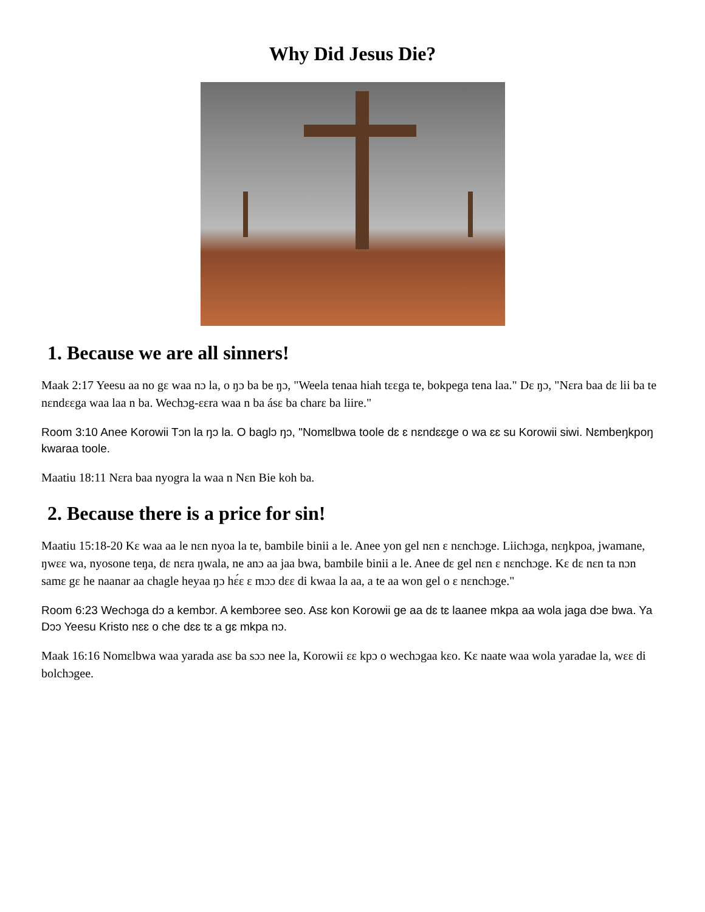Why Did Jesus Die?
1. Because we are all sinners!
Maak 2:17 Yeesu aa no gɛ waa nɔ la, o ŋɔ ba be ŋɔ, "Weela tenaa hiah tɛɛga te, bokpega tena laa." Dɛ ŋɔ, "Nɛra baa dɛ lii ba te nɛndɛɛga waa laa n ba. Wechɔg-ɛɛra waa n ba ásɛ ba charɛ ba liire."
Room 3:10 Anee Korowii Tɔn la ŋɔ la. O baglɔ ŋɔ, "Nomɛlbwa toole dɛ ɛ nɛndɛɛge o wa ɛɛ su Korowii siwi. Nɛmbeŋkpoŋ kwaraa toole.
Maatiu 18:11 Nɛra baa nyogra la waa n Nɛn Bie koh ba.
2. Because there is a price for sin!
Maatiu 15:18-20 Kɛ waa aa le nɛn nyoa la te, bambile binii a le. Anee yon gel nɛn ɛ nɛnchɔge. Liichɔga, nɛŋkpoa, jwamane, ŋwɛɛ wa, nyosone teŋa, dɛ nɛra ŋwala, ne anɔ aa jaa bwa, bambile binii a le. Anee dɛ gel nɛn ɛ nɛnchɔge. Kɛ dɛ nɛn ta nɔn samɛ gɛ he naanar aa chagle heyaa ŋɔ hɛ́ɛ ɛ mɔɔ dɛɛ di kwaa la aa, a te aa won gel o ɛ nɛnchɔge."
Room 6:23 Wechɔga dɔ a kembɔr. A kembɔree seo. Asɛ kon Korowii ge aa dɛ tɛ laanee mkpa aa wola jaga dɔe bwa. Ya Dɔɔ Yeesu Kristo nɛɛ o che dɛɛ tɛ a gɛ mkpa nɔ.
Maak 16:16 Nomɛlbwa waa yarada asɛ ba sɔɔ nee la, Korowii ɛɛ kpɔ o wechɔgaa kɛo. Kɛ naate waa wola yaradae la, wɛɛ di bolchɔgee.